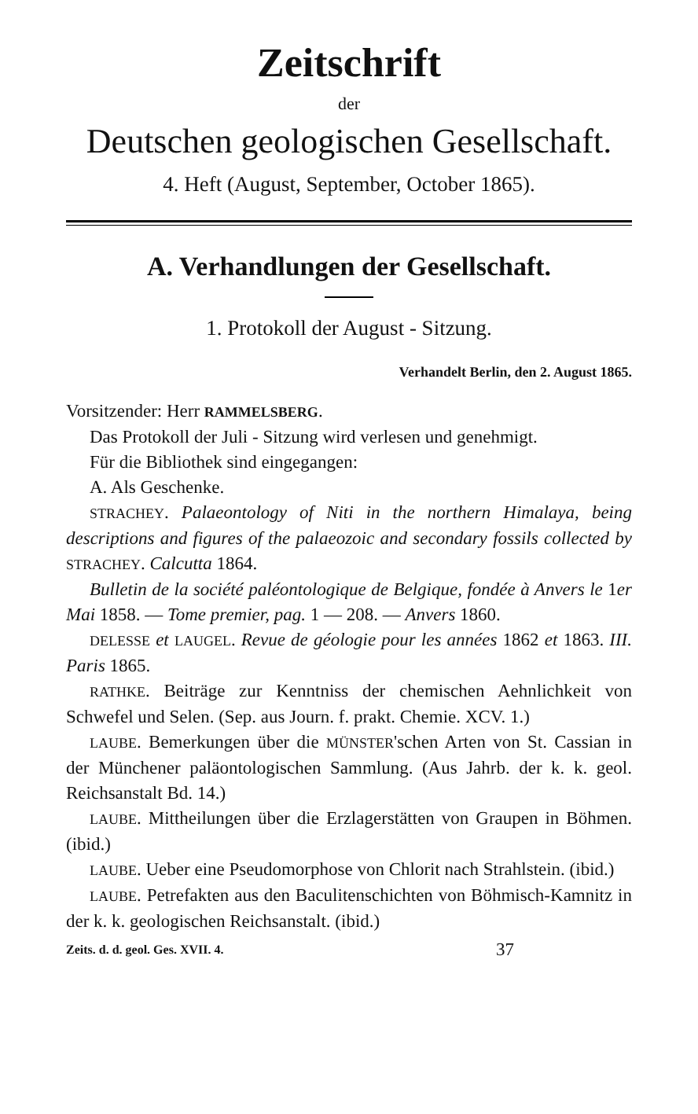Zeitschrift
der
Deutschen geologischen Gesellschaft.
4. Heft (August, September, October 1865).
A. Verhandlungen der Gesellschaft.
1. Protokoll der August - Sitzung.
Verhandelt Berlin, den 2. August 1865.
Vorsitzender: Herr RAMMELSBERG.
Das Protokoll der Juli - Sitzung wird verlesen und genehmigt.
Für die Bibliothek sind eingegangen:
A. Als Geschenke.
STRACHEY. Palaeontology of Niti in the northern Himalaya, being descriptions and figures of the palaeozoic and secondary fossils collected by STRACHEY. Calcutta 1864.
Bulletin de la société paléontologique de Belgique, fondée à Anvers le 1er Mai 1858. — Tome premier, pag. 1 — 208. — Anvers 1860.
DELESSE et LAUGEL. Revue de géologie pour les années 1862 et 1863. III. Paris 1865.
RATHKE. Beiträge zur Kenntniss der chemischen Aehnlichkeit von Schwefel und Selen. (Sep. aus Journ. f. prakt. Chemie. XCV. 1.)
LAUBE. Bemerkungen über die MÜNSTER'schen Arten von St. Cassian in der Münchener paläontologischen Sammlung. (Aus Jahrb. der k. k. geol. Reichsanstalt Bd. 14.)
LAUBE. Mittheilungen über die Erzlagerstätten von Graupen in Böhmen. (ibid.)
LAUBE. Ueber eine Pseudomorphose von Chlorit nach Strahlstein. (ibid.)
LAUBE. Petrefakten aus den Baculitenschichten von Böhmisch-Kamnitz in der k. k. geologischen Reichsanstalt. (ibid.)
Zeits. d. d. geol. Ges. XVII. 4. 37